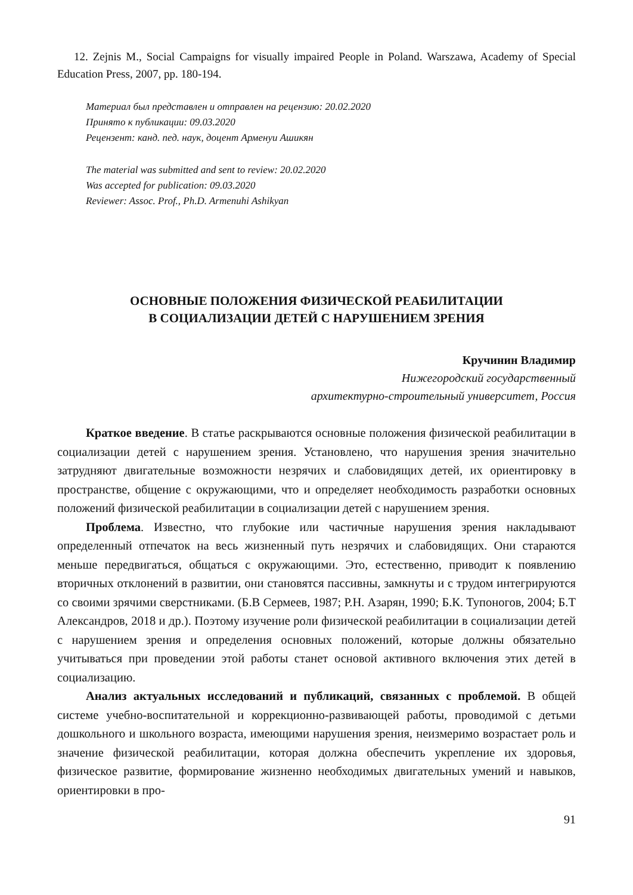12. Zejnis M., Social Campaigns for visually impaired People in Poland. Warszawa, Academy of Special Education Press, 2007, pp. 180-194.
Материал был представлен и отправлен на рецензию: 20.02.2020
Принято к публикации: 09.03.2020
Рецензент: канд. пед. наук, доцент Арменуи Ашикян
The material was submitted and sent to review: 20.02.2020
Was accepted for publication: 09.03.2020
Reviewer: Assoc. Prof., Ph.D. Armenuhi Ashikyan
ОСНОВНЫЕ ПОЛОЖЕНИЯ ФИЗИЧЕСКОЙ РЕАБИЛИТАЦИИ
В СОЦИАЛИЗАЦИИ ДЕТЕЙ С НАРУШЕНИЕМ ЗРЕНИЯ
Кручинин Владимир
Нижегородский государственный
архитектурно-строительный университет, Россия
Краткое введение. В статье раскрываются основные положения физической реабилитации в социализации детей с нарушением зрения. Установлено, что нарушения зрения значительно затрудняют двигательные возможности незрячих и слабовидящих детей, их ориентировку в пространстве, общение с окружающими, что и определяет необходимость разработки основных положений физической реабилитации в социализации детей с нарушением зрения.
Проблема. Известно, что глубокие или частичные нарушения зрения накладывают определенный отпечаток на весь жизненный путь незрячих и слабовидящих. Они стараются меньше передвигаться, общаться с окружающими. Это, естественно, приводит к появлению вторичных отклонений в развитии, они становятся пассивны, замкнуты и с трудом интегрируются со своими зрячими сверстниками. (Б.В Сермеев, 1987; Р.Н. Азарян, 1990; Б.К. Тупоногов, 2004; Б.Т Александров, 2018 и др.). Поэтому изучение роли физической реабилитации в социализации детей с нарушением зрения и определения основных положений, которые должны обязательно учитываться при проведении этой работы станет основой активного включения этих детей в социализацию.
Анализ актуальных исследований и публикаций, связанных с проблемой. В общей системе учебно-воспитательной и коррекционно-развивающей работы, проводимой с детьми дошкольного и школьного возраста, имеющими нарушения зрения, неизмеримо возрастает роль и значение физической реабилитации, которая должна обеспечить укрепление их здоровья, физическое развитие, формирование жизненно необходимых двигательных умений и навыков, ориентировки в про-
91